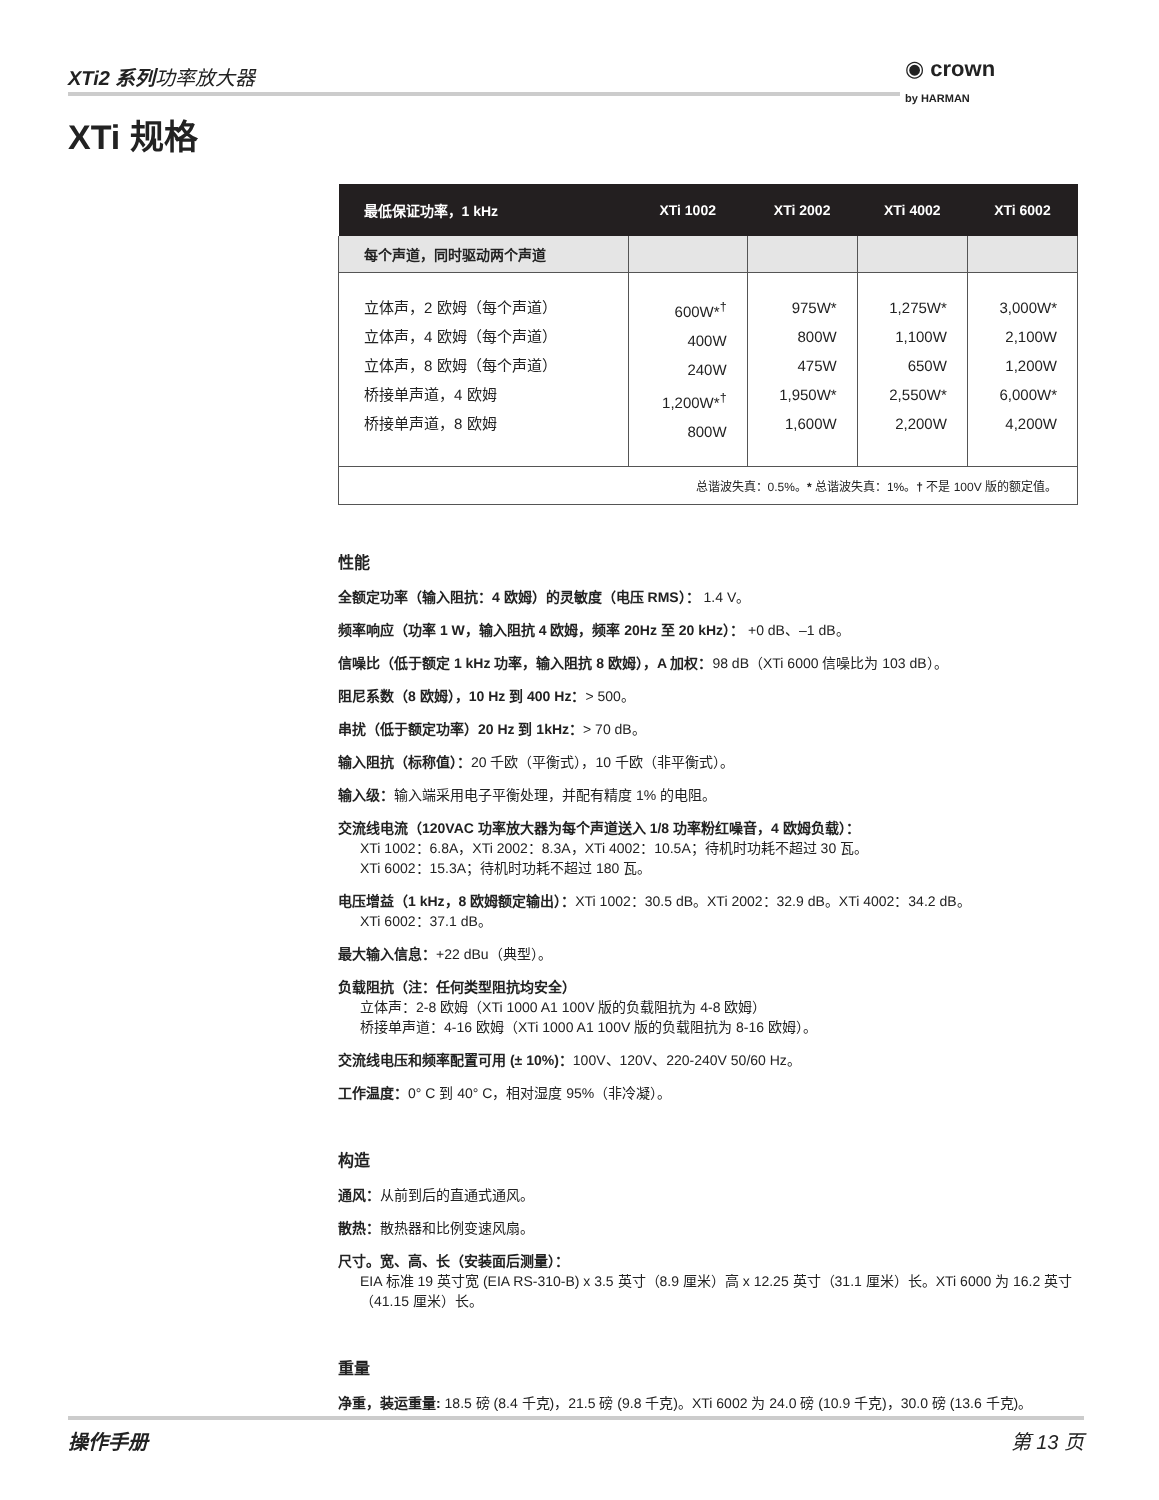XTi2 系列功率放大器
◉ crown
by HARMAN
XTi 规格
| 最低保证功率，1 kHz | XTi 1002 | XTi 2002 | XTi 4002 | XTi 6002 |
| --- | --- | --- | --- | --- |
| 每个声道，同时驱动两个声道 | | | | |
| 立体声，2 欧姆（每个声道） 立体声，4 欧姆（每个声道） 立体声，8 欧姆（每个声道） 桥接单声道，4 欧姆 桥接单声道，8 欧姆 | 600W*<sup>†</sup> 400W 240W 1,200W*<sup>†</sup> 800W | 975W* 800W 475W 1,950W* 1,600W | 1,275W* 1,100W 650W 2,550W* 2,200W | 3,000W* 2,100W 1,200W 6,000W* 4,200W |
| 总谐波失真：0.5%。 * 总谐波失真：1%。 † 不是 100V 版的额定值。 | | | | |
性能
全额定功率（输入阻抗：4 欧姆）的灵敏度（电压 RMS）： 1.4 V。
频率响应（功率 1 W，输入阻抗 4 欧姆，频率 20Hz 至 20 kHz）： +0 dB、–1 dB。
信噪比（低于额定 1 kHz 功率，输入阻抗 8 欧姆），A 加权：98 dB（XTi 6000 信噪比为 103 dB）。
阻尼系数（8 欧姆），10 Hz 到 400 Hz：> 500。
串扰（低于额定功率）20 Hz 到 1kHz：> 70 dB。
输入阻抗（标称值）：20 千欧（平衡式），10 千欧（非平衡式）。
输入级：输入端采用电子平衡处理，并配有精度 1% 的电阻。
交流线电流（120VAC 功率放大器为每个声道送入 1/8 功率粉红噪音，4 欧姆负载）：
XTi 1002：6.8A，XTi 2002：8.3A，XTi 4002：10.5A；待机时功耗不超过 30 瓦。
XTi 6002：15.3A；待机时功耗不超过 180 瓦。
电压增益（1 kHz，8 欧姆额定输出）：XTi 1002：30.5 dB。XTi 2002：32.9 dB。XTi 4002：34.2 dB。
XTi 6002：37.1 dB。
最大输入信息：+22 dBu（典型）。
负载阻抗（注：任何类型阻抗均安全）
立体声：2-8 欧姆（XTi 1000 A1 100V 版的负载阻抗为 4-8 欧姆）
桥接单声道：4-16 欧姆（XTi 1000 A1 100V 版的负载阻抗为 8-16 欧姆）。
交流线电压和频率配置可用 (± 10%)：100V、120V、220-240V 50/60 Hz。
工作温度：0° C 到 40° C，相对湿度 95%（非冷凝）。
构造
通风：从前到后的直通式通风。
散热：散热器和比例变速风扇。
尺寸。宽、高、长（安装面后测量）：
EIA 标准 19 英寸宽 (EIA RS-310-B) x 3.5 英寸（8.9 厘米）高 x 12.25 英寸（31.1 厘米）长。XTi 6000 为 16.2 英寸（41.15 厘米）长。
重量
净重，装运重量: 18.5 磅 (8.4 千克)，21.5 磅 (9.8 千克)。XTi 6002 为 24.0 磅 (10.9 千克)，30.0 磅 (13.6 千克)。
操作手册 第 13 页